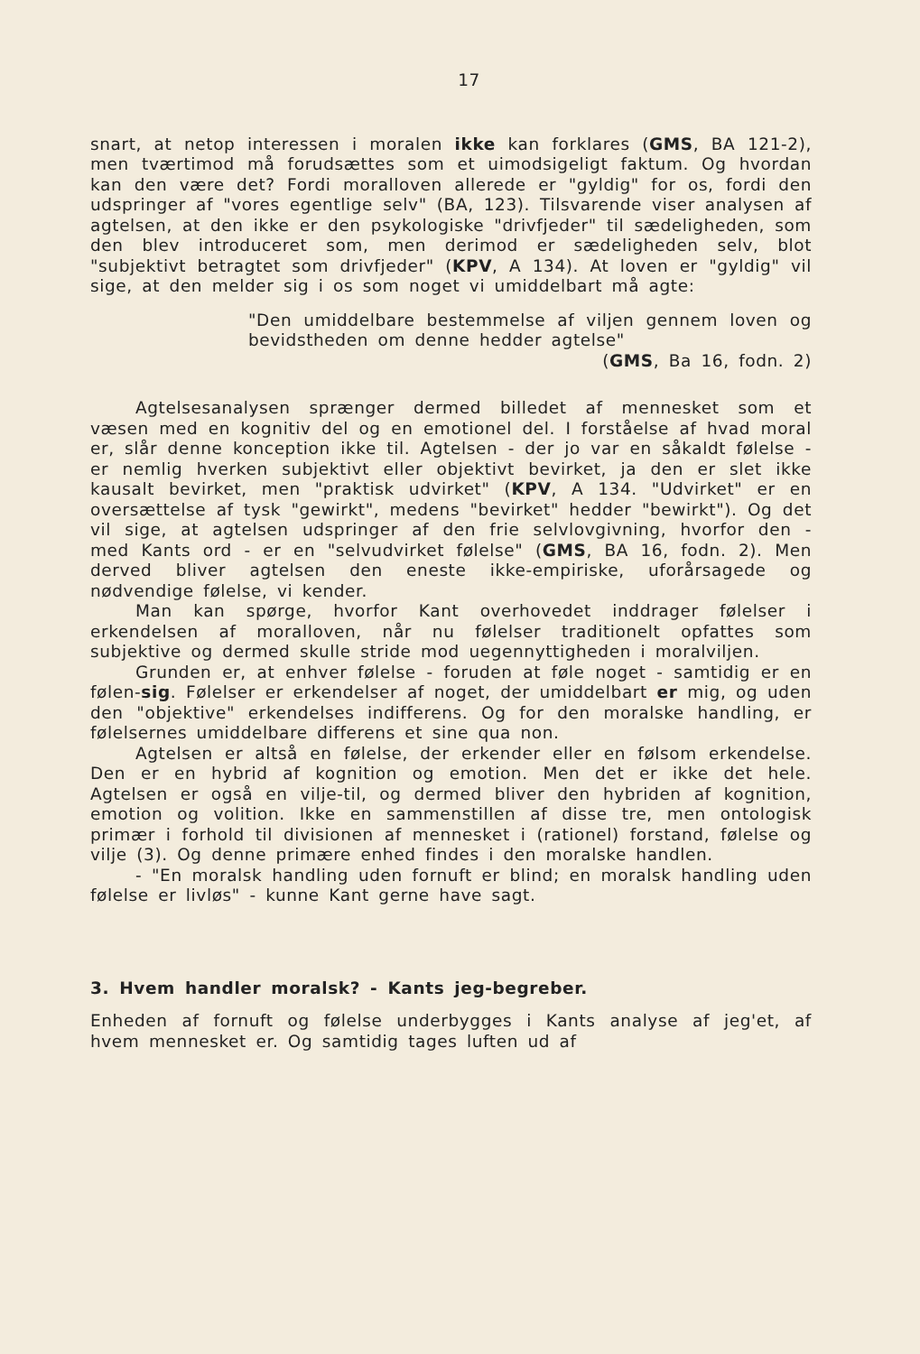17
snart, at netop interessen i moralen ikke kan forklares (GMS, BA 121-2), men tværtimod må forudsættes som et uimodsigeligt faktum. Og hvordan kan den være det? Fordi moralloven allerede er "gyldig" for os, fordi den udspringer af "vores egentlige selv" (BA, 123). Tilsvarende viser analysen af agtelsen, at den ikke er den psykologiske "drivfjeder" til sædeligheden, som den blev introduceret som, men derimod er sædeligheden selv, blot "subjektivt betragtet som drivfjeder" (KPV, A 134). At loven er "gyldig" vil sige, at den melder sig i os som noget vi umiddelbart må agte:
"Den umiddelbare bestemmelse af viljen gennem loven og bevidstheden om denne hedder agtelse"
(GMS, Ba 16, fodn. 2)
Agtelsesanalysen sprænger dermed billedet af mennesket som et væsen med en kognitiv del og en emotionel del. I forståelse af hvad moral er, slår denne konception ikke til. Agtelsen - der jo var en såkaldt følelse - er nemlig hverken subjektivt eller objektivt bevirket, ja den er slet ikke kausalt bevirket, men "praktisk udvirket" (KPV, A 134. "Udvirket" er en oversættelse af tysk "gewirkt", medens "bevirket" hedder "bewirkt"). Og det vil sige, at agtelsen udspringer af den frie selvlovgivning, hvorfor den - med Kants ord - er en "selvudvirket følelse" (GMS, BA 16, fodn. 2). Men derved bliver agtelsen den eneste ikke-empiriske, uforårsagede og nødvendige følelse, vi kender.
Man kan spørge, hvorfor Kant overhovedet inddrager følelser i erkendelsen af moralloven, når nu følelser traditionelt opfattes som subjektive og dermed skulle stride mod uegennyttigheden i moralviljen.
Grunden er, at enhver følelse - foruden at føle noget - samtidig er en følen-sig. Følelser er erkendelser af noget, der umiddelbart er mig, og uden den "objektive" erkendelses indifferens. Og for den moralske handling, er følelsernes umiddelbare differens et sine qua non.
Agtelsen er altså en følelse, der erkender eller en følsom erkendelse. Den er en hybrid af kognition og emotion. Men det er ikke det hele. Agtelsen er også en vilje-til, og dermed bliver den hybriden af kognition, emotion og volition. Ikke en sammenstillen af disse tre, men ontologisk primær i forhold til divisionen af mennesket i (rationel) forstand, følelse og vilje (3). Og denne primære enhed findes i den moralske handlen.
- "En moralsk handling uden fornuft er blind; en moralsk handling uden følelse er livløs" - kunne Kant gerne have sagt.
3. Hvem handler moralsk? - Kants jeg-begreber.
Enheden af fornuft og følelse underbygges i Kants analyse af jeg'et, af hvem mennesket er. Og samtidig tages luften ud af